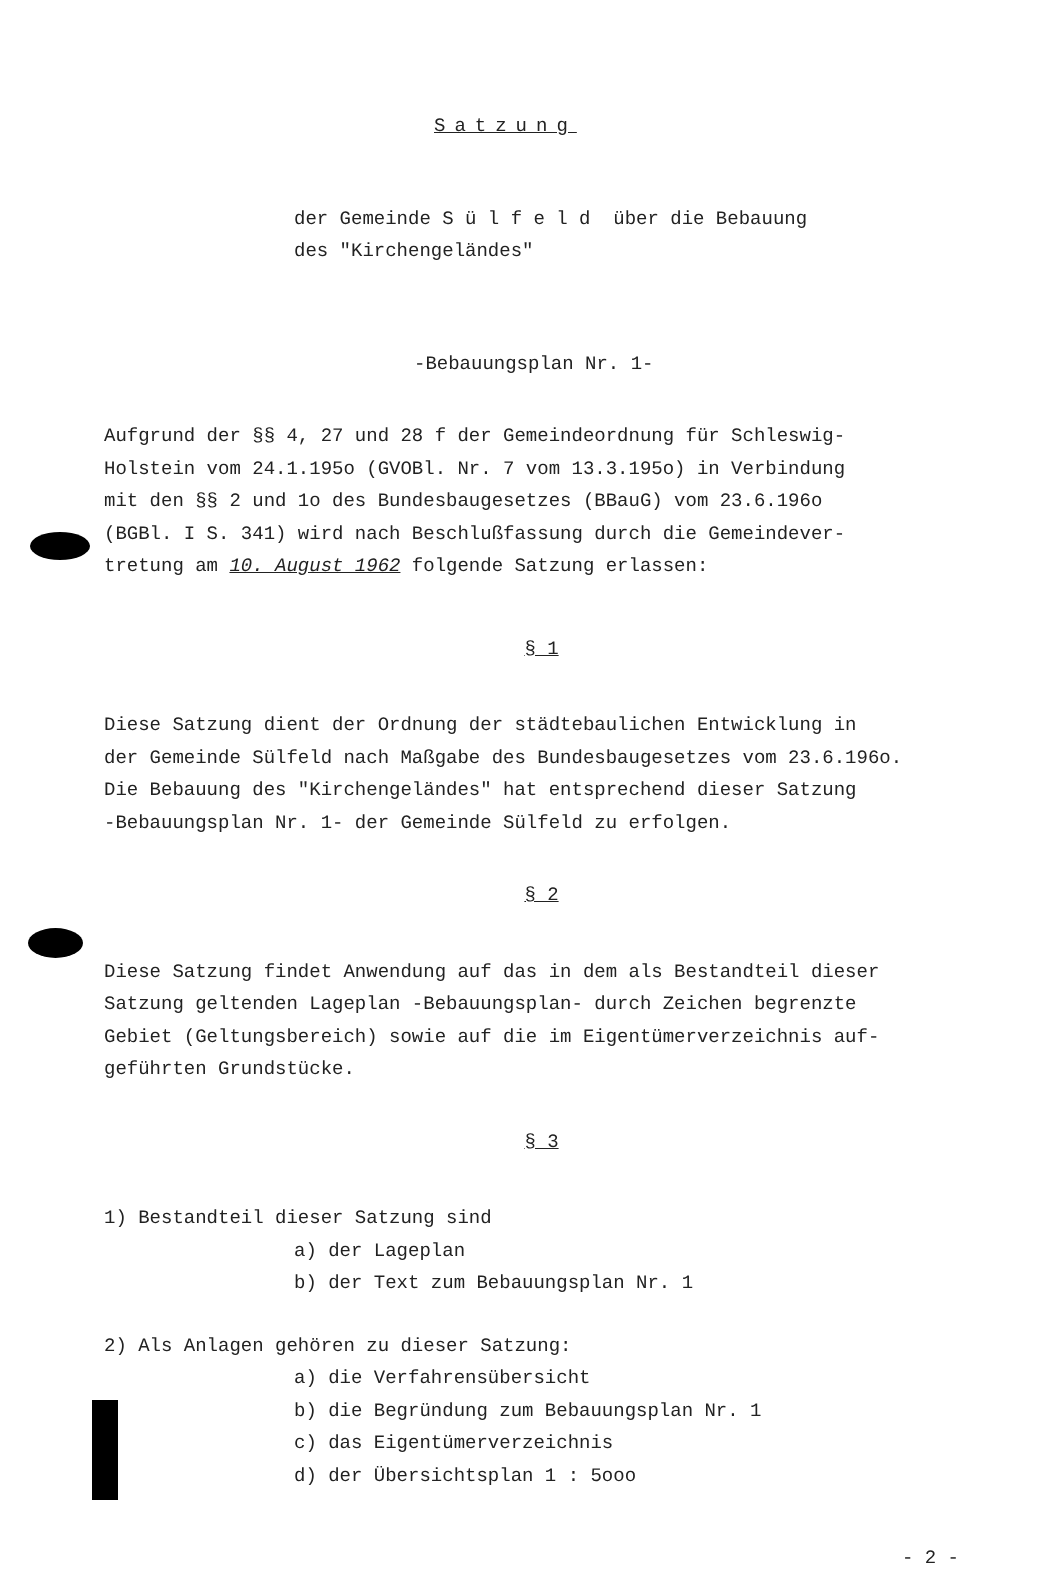Satzung
der Gemeinde S ü l f e l d über die Bebauung
des "Kirchengeländes"
-Bebauungsplan Nr. 1-
Aufgrund der §§ 4, 27 und 28 f der Gemeindeordnung für Schleswig-
Holstein vom 24.1.195o (GVOBl. Nr. 7 vom 13.3.195o) in Verbindung
mit den §§ 2 und 1o des Bundesbaugesetzes (BBauG) vom 23.6.196o
(BGBl. I S. 341) wird nach Beschlußfassung durch die Gemeindever-
tretung am 10. August 1962 folgende Satzung erlassen:
§ 1
Diese Satzung dient der Ordnung der städtebaulichen Entwicklung in
der Gemeinde Sülfeld nach Maßgabe des Bundesbaugesetzes vom 23.6.196o.
Die Bebauung des "Kirchengeländes" hat entsprechend dieser Satzung
-Bebauungsplan Nr. 1- der Gemeinde Sülfeld zu erfolgen.
§ 2
Diese Satzung findet Anwendung auf das in dem als Bestandteil dieser
Satzung geltenden Lageplan -Bebauungsplan- durch Zeichen begrenzte
Gebiet (Geltungsbereich) sowie auf die im Eigentümerverzeichnis auf-
geführten Grundstücke.
§ 3
1) Bestandteil dieser Satzung sind
a) der Lageplan
b) der Text zum Bebauungsplan Nr. 1
2) Als Anlagen gehören zu dieser Satzung:
a) die Verfahrensübersicht
b) die Begründung zum Bebauungsplan Nr. 1
c) das Eigentümerverzeichnis
d) der Übersichtsplan 1 : 5ooo
- 2 -